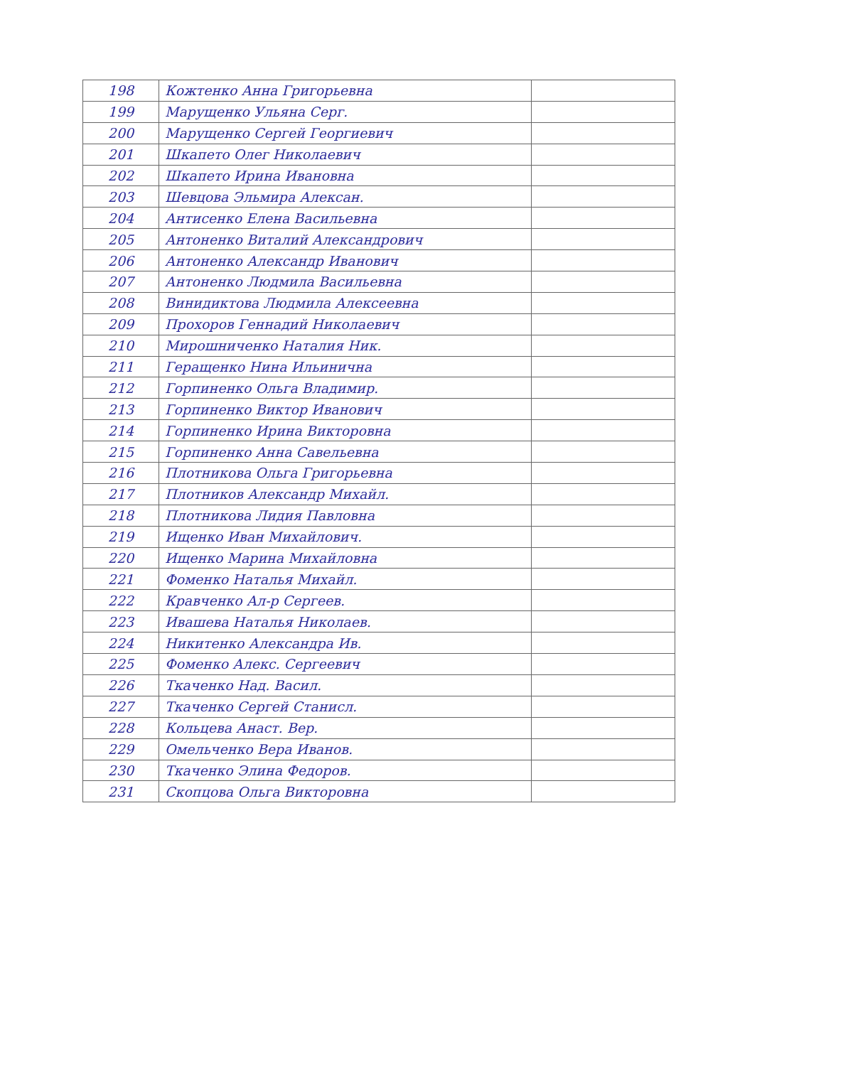| 198 | Кожтенко Анна Григорьевна | |
| 199 | Марущенко Ульяна Серг. | |
| 200 | Марущенко Сергей Георгиевич | |
| 201 | Шкапето Олег Николаевич | |
| 202 | Шкапето Ирина Ивановна | |
| 203 | Шевцова Эльмира Алексан. | |
| 204 | Антисенко Елена Васильевна | |
| 205 | Антоненко Виталий Александрович | |
| 206 | Антоненко Александр Иванович | |
| 207 | Антоненко Людмила Васильевна | |
| 208 | Винидиктова Людмила Алексеевна | |
| 209 | Прохоров Геннадий Николаевич | |
| 210 | Мирошниченко Наталия Ник. | |
| 211 | Геращенко Нина Ильинична | |
| 212 | Горпиненко Ольга Владимир. | |
| 213 | Горпиненко Виктор Иванович | |
| 214 | Горпиненко Ирина Викторовна | |
| 215 | Горпиненко Анна Савельевна | |
| 216 | Плотникова Ольга Григорьевна | |
| 217 | Плотников Александр Михайл. | |
| 218 | Плотникова Лидия Павловна | |
| 219 | Ищенко Иван Михайлович. | |
| 220 | Ищенко Марина Михайловна | |
| 221 | Фоменко Наталья Михайл. | |
| 222 | Кравченко Ал-р Сергеев. | |
| 223 | Ивашева Наталья Николаев. | |
| 224 | Никитенко Александра Ив. | |
| 225 | Фоменко Алекс. Сергеевич | |
| 226 | Ткаченко Над. Васил. | |
| 227 | Ткаченко Сергей Станисл. | |
| 228 | Кольцева Анаст. Вер. | |
| 229 | Омельченко Вера Иванов. | |
| 230 | Ткаченко Элина Федоров. | |
| 231 | Скопцова Ольга Викторовна | |